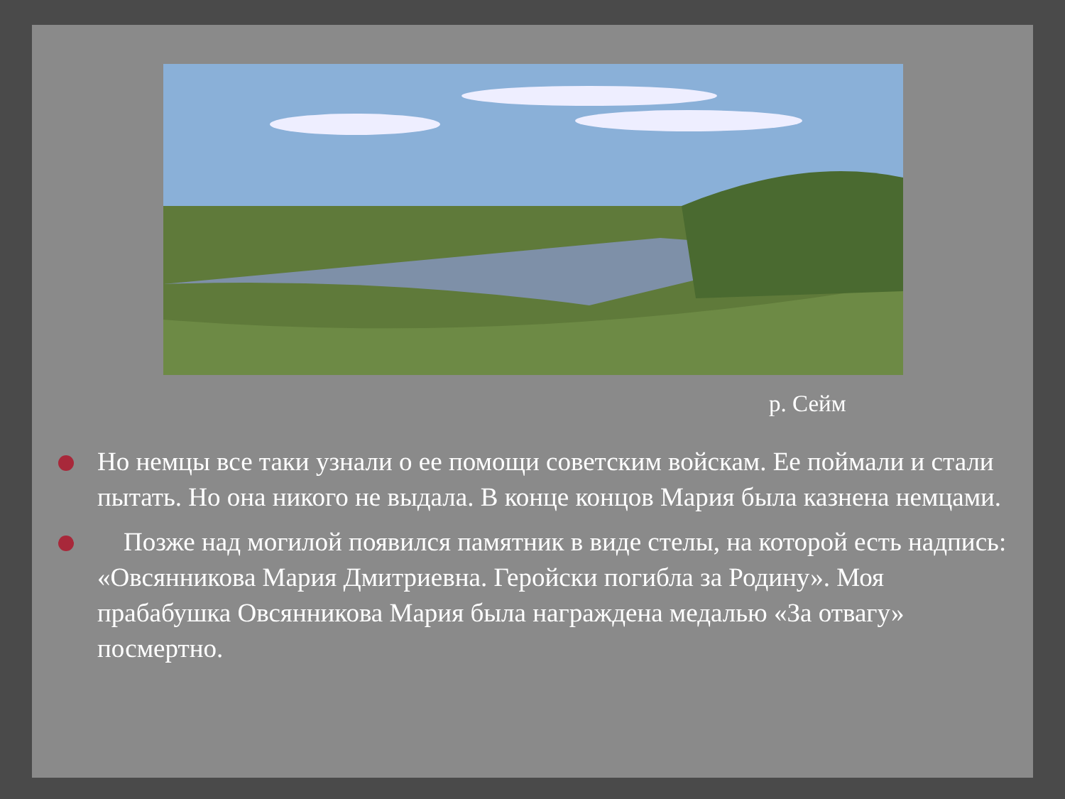р. Сейм
Но немцы все таки узнали о ее помощи советским войскам. Ее поймали и стали пытать. Но она никого не выдала. В конце концов Мария была казнена немцами.
Позже над могилой появился памятник в виде стелы, на которой есть надпись: «Овсянникова Мария Дмитриевна. Геройски погибла за Родину». Моя прабабушка Овсянникова Мария была награждена медалью «За отвагу» посмертно.